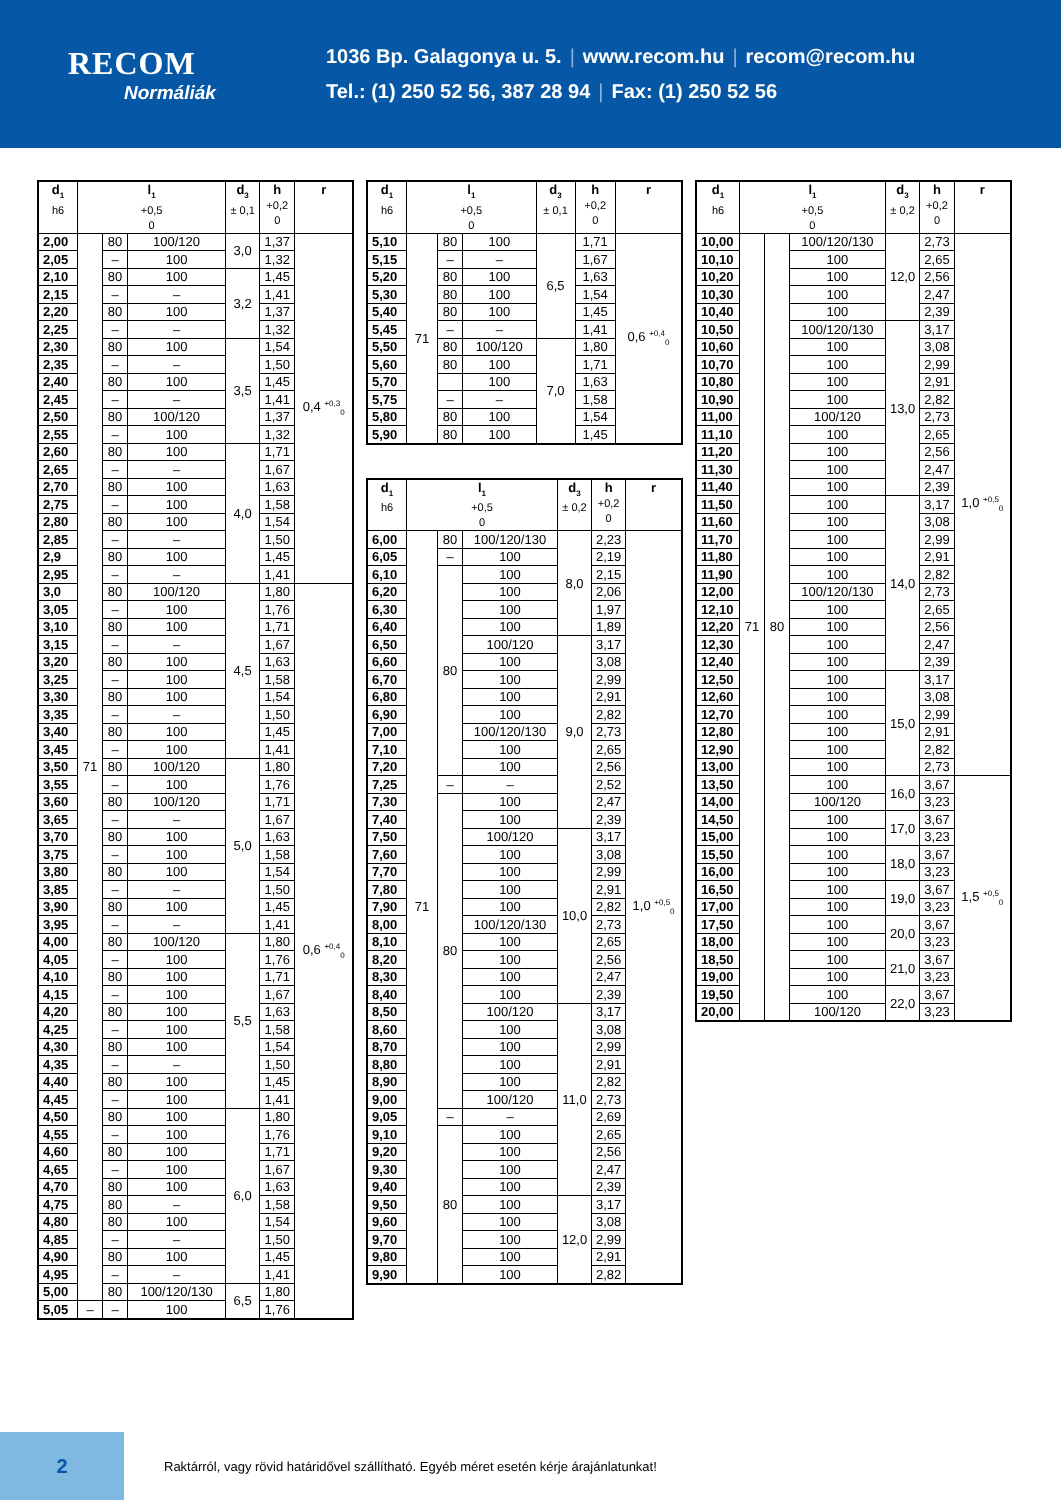RECOM
Normáliák
1036 Bp. Galagonya u. 5. | www.recom.hu | recom@recom.hu
Tel.: (1) 250 52 56, 387 28 94 | Fax: (1) 250 52 56
| d<sub>1</sub> h6 | l<sub>1</sub> +0,5 0 | | | d<sub>3</sub> ± 0,1 | h +0,2 0 | r |
| --- | --- | --- | --- | --- | --- | --- |
| 2,00 | 71 | 80 | 100/120 | 3,0 | 1,37 | 0,4 <sup>+0,3</sup><sub>0</sub> |
| 2,05 | | – | 100 | | 1,32 | |
| 2,10 | | 80 | 100 | 3,2 | 1,45 | |
| 2,15 | | – | – | | 1,41 | |
| 2,20 | | 80 | 100 | | 1,37 | |
| 2,25 | | – | – | | 1,32 | |
| 2,30 | | 80 | 100 | 3,5 | 1,54 | |
| 2,35 | | – | – | | 1,50 | |
| 2,40 | | 80 | 100 | | 1,45 | |
| 2,45 | | – | – | | 1,41 | |
| 2,50 | | 80 | 100/120 | | 1,37 | |
| 2,55 | | – | 100 | | 1,32 | |
| 2,60 | | 80 | 100 | 4,0 | 1,71 | |
| 2,65 | | – | – | | 1,67 | |
| 2,70 | | 80 | 100 | | 1,63 | |
| 2,75 | | – | 100 | | 1,58 | |
| 2,80 | | 80 | 100 | | 1,54 | |
| 2,85 | | – | – | | 1,50 | |
| 2,9 | | 80 | 100 | | 1,45 | |
| 2,95 | | – | – | | 1,41 | |
| 3,0 | | 80 | 100/120 | 4,5 | 1,80 | 0,6 <sup>+0,4</sup><sub>0</sub> |
| 3,05 | | – | 100 | | 1,76 | |
| 3,10 | | 80 | 100 | | 1,71 | |
| 3,15 | | – | – | | 1,67 | |
| 3,20 | | 80 | 100 | | 1,63 | |
| 3,25 | | – | 100 | | 1,58 | |
| 3,30 | | 80 | 100 | | 1,54 | |
| 3,35 | | – | – | | 1,50 | |
| 3,40 | | 80 | 100 | | 1,45 | |
| 3,45 | | – | 100 | | 1,41 | |
| 3,50 | | 80 | 100/120 | 5,0 | 1,80 | |
| 3,55 | | – | 100 | | 1,76 | |
| 3,60 | | 80 | 100/120 | | 1,71 | |
| 3,65 | | – | – | | 1,67 | |
| 3,70 | | 80 | 100 | | 1,63 | |
| 3,75 | | – | 100 | | 1,58 | |
| 3,80 | | 80 | 100 | | 1,54 | |
| 3,85 | | – | – | | 1,50 | |
| 3,90 | | 80 | 100 | | 1,45 | |
| 3,95 | | – | – | | 1,41 | |
| 4,00 | | 80 | 100/120 | 5,5 | 1,80 | |
| 4,05 | | – | 100 | | 1,76 | |
| 4,10 | | 80 | 100 | | 1,71 | |
| 4,15 | | – | 100 | | 1,67 | |
| 4,20 | | 80 | 100 | | 1,63 | |
| 4,25 | | – | 100 | | 1,58 | |
| 4,30 | | 80 | 100 | | 1,54 | |
| 4,35 | | – | – | | 1,50 | |
| 4,40 | | 80 | 100 | | 1,45 | |
| 4,45 | | – | 100 | | 1,41 | |
| 4,50 | | 80 | 100 | 6,0 | 1,80 | |
| 4,55 | | – | 100 | | 1,76 | |
| 4,60 | | 80 | 100 | | 1,71 | |
| 4,65 | | – | 100 | | 1,67 | |
| 4,70 | | 80 | 100 | | 1,63 | |
| 4,75 | | 80 | – | | 1,58 | |
| 4,80 | | 80 | 100 | | 1,54 | |
| 4,85 | | – | – | | 1,50 | |
| 4,90 | | 80 | 100 | | 1,45 | |
| 4,95 | | – | – | | 1,41 | |
| 5,00 | | 80 | 100/120/130 | 6,5 | 1,80 | |
| 5,05 | – | – | 100 | | 1,76 | |
| d<sub>1</sub> h6 | l<sub>1</sub> +0,5 0 | | | d<sub>3</sub> ± 0,1 | h +0,2 0 | r |
| --- | --- | --- | --- | --- | --- | --- |
| 5,10 | 71 | 80 | 100 | 6,5 | 1,71 | 0,6 <sup>+0,4</sup><sub>0</sub> |
| 5,15 | | – | – | | 1,67 | |
| 5,20 | | 80 | 100 | | 1,63 | |
| 5,30 | | 80 | 100 | | 1,54 | |
| 5,40 | | 80 | 100 | | 1,45 | |
| 5,45 | | – | – | | 1,41 | |
| 5,50 | | 80 | 100/120 | 7,0 | 1,80 | |
| 5,60 | | 80 | 100 | | 1,71 | |
| 5,70 | | | 100 | | 1,63 | |
| 5,75 | | – | – | | 1,58 | |
| 5,80 | | 80 | 100 | | 1,54 | |
| 5,90 | | 80 | 100 | | 1,45 | |
| d<sub>1</sub> h6 | l<sub>1</sub> +0,5 0 | | | d<sub>3</sub> ± 0,2 | h +0,2 0 | r |
| --- | --- | --- | --- | --- | --- | --- |
| 6,00 | 71 | 80 | 100/120/130 | 8,0 | 2,23 | 1,0 <sup>+0,5</sup><sub>0</sub> |
| 6,05 | | – | 100 | | 2,19 | |
| 6,10 | | 80 | 100 | | 2,15 | |
| 6,20 | | | 100 | | 2,06 | |
| 6,30 | | | 100 | | 1,97 | |
| 6,40 | | | 100 | | 1,89 | |
| 6,50 | | | 100/120 | 9,0 | 3,17 | |
| 6,60 | | | 100 | | 3,08 | |
| 6,70 | | | 100 | | 2,99 | |
| 6,80 | | | 100 | | 2,91 | |
| 6,90 | | | 100 | | 2,82 | |
| 7,00 | | | 100/120/130 | | 2,73 | |
| 7,10 | | | 100 | | 2,65 | |
| 7,20 | | | 100 | | 2,56 | |
| 7,25 | | – | – | | 2,52 | |
| 7,30 | | 80 | 100 | | 2,47 | |
| 7,40 | | | 100 | | 2,39 | |
| 7,50 | | | 100/120 | 10,0 | 3,17 | |
| 7,60 | | | 100 | | 3,08 | |
| 7,70 | | | 100 | | 2,99 | |
| 7,80 | | | 100 | | 2,91 | |
| 7,90 | | | 100 | | 2,82 | |
| 8,00 | | | 100/120/130 | | 2,73 | |
| 8,10 | | | 100 | | 2,65 | |
| 8,20 | | | 100 | | 2,56 | |
| 8,30 | | | 100 | | 2,47 | |
| 8,40 | | | 100 | | 2,39 | |
| 8,50 | | | 100/120 | 11,0 | 3,17 | |
| 8,60 | | | 100 | | 3,08 | |
| 8,70 | | | 100 | | 2,99 | |
| 8,80 | | | 100 | | 2,91 | |
| 8,90 | | | 100 | | 2,82 | |
| 9,00 | | | 100/120 | | 2,73 | |
| 9,05 | | – | – | | 2,69 | |
| 9,10 | | 80 | 100 | | 2,65 | |
| 9,20 | | | 100 | | 2,56 | |
| 9,30 | | | 100 | | 2,47 | |
| 9,40 | | | 100 | | 2,39 | |
| 9,50 | | | 100 | 12,0 | 3,17 | |
| 9,60 | | | 100 | | 3,08 | |
| 9,70 | | | 100 | | 2,99 | |
| 9,80 | | | 100 | | 2,91 | |
| 9,90 | | | 100 | | 2,82 | |
| d<sub>1</sub> h6 | l<sub>1</sub> +0,5 0 | | | d<sub>3</sub> ± 0,2 | h +0,2 0 | r |
| --- | --- | --- | --- | --- | --- | --- |
| 10,00 | 71 | 80 | 100/120/130 | 12,0 | 2,73 | 1,0 <sup>+0,5</sup><sub>0</sub> |
| 10,10 | | | 100 | | 2,65 | |
| 10,20 | | | 100 | | 2,56 | |
| 10,30 | | | 100 | | 2,47 | |
| 10,40 | | | 100 | | 2,39 | |
| 10,50 | | | 100/120/130 | 13,0 | 3,17 | |
| 10,60 | | | 100 | | 3,08 | |
| 10,70 | | | 100 | | 2,99 | |
| 10,80 | | | 100 | | 2,91 | |
| 10,90 | | | 100 | | 2,82 | |
| 11,00 | | | 100/120 | | 2,73 | |
| 11,10 | | | 100 | | 2,65 | |
| 11,20 | | | 100 | | 2,56 | |
| 11,30 | | | 100 | | 2,47 | |
| 11,40 | | | 100 | | 2,39 | |
| 11,50 | | | 100 | 14,0 | 3,17 | |
| 11,60 | | | 100 | | 3,08 | |
| 11,70 | | | 100 | | 2,99 | |
| 11,80 | | | 100 | | 2,91 | |
| 11,90 | | | 100 | | 2,82 | |
| 12,00 | | | 100/120/130 | | 2,73 | |
| 12,10 | | | 100 | | 2,65 | |
| 12,20 | | | 100 | | 2,56 | |
| 12,30 | | | 100 | | 2,47 | |
| 12,40 | | | 100 | | 2,39 | |
| 12,50 | | | 100 | 15,0 | 3,17 | |
| 12,60 | | | 100 | | 3,08 | |
| 12,70 | | | 100 | | 2,99 | |
| 12,80 | | | 100 | | 2,91 | |
| 12,90 | | | 100 | | 2,82 | |
| 13,00 | | | 100 | | 2,73 | |
| 13,50 | | | 100 | 16,0 | 3,67 | 1,5 <sup>+0,5</sup><sub>0</sub> |
| 14,00 | | | 100/120 | | 3,23 | |
| 14,50 | | | 100 | 17,0 | 3,67 | |
| 15,00 | | | 100 | | 3,23 | |
| 15,50 | | | 100 | 18,0 | 3,67 | |
| 16,00 | | | 100 | | 3,23 | |
| 16,50 | | | 100 | 19,0 | 3,67 | |
| 17,00 | | | 100 | | 3,23 | |
| 17,50 | | | 100 | 20,0 | 3,67 | |
| 18,00 | | | 100 | | 3,23 | |
| 18,50 | | | 100 | 21,0 | 3,67 | |
| 19,00 | | | 100 | | 3,23 | |
| 19,50 | | | 100 | 22,0 | 3,67 | |
| 20,00 | | | 100/120 | | 3,23 | |
2
Raktárról, vagy rövid határidővel szállítható. Egyéb méret esetén kérje árajánlatunkat!